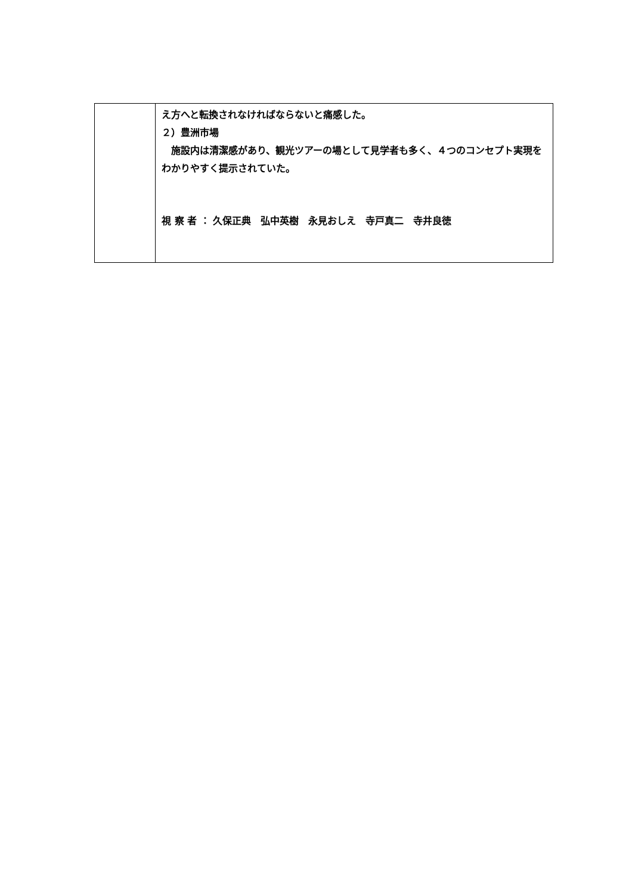| | え方へと転換されなければならないと痛感した。 ２）豊洲市場 施設内は清潔感があり、観光ツアーの場として見学者も多く、４つのコンセプト実現をわかりやすく提示されていた。 視 察 者 ： 久保正典 弘中英樹 永見おしえ 寺戸真二 寺井良徳 |